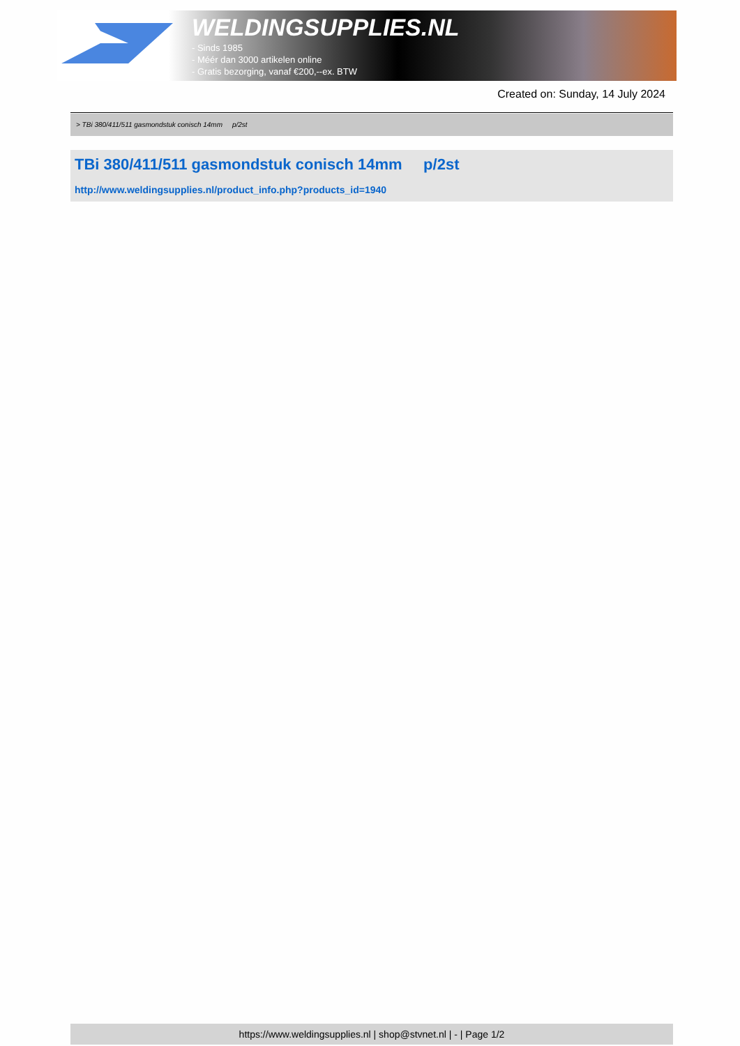WELDINGSUPPLIES.NL
- Sinds 1985
- Méér dan 3000 artikelen online
- Gratis bezorging, vanaf €200,--ex. BTW
Created on: Sunday, 14 July 2024
> TBi 380/411/511 gasmondstuk conisch 14mm p/2st
TBi 380/411/511 gasmondstuk conisch 14mm p/2st
http://www.weldingsupplies.nl/product_info.php?products_id=1940
https://www.weldingsupplies.nl | shop@stvnet.nl | - | Page 1/2